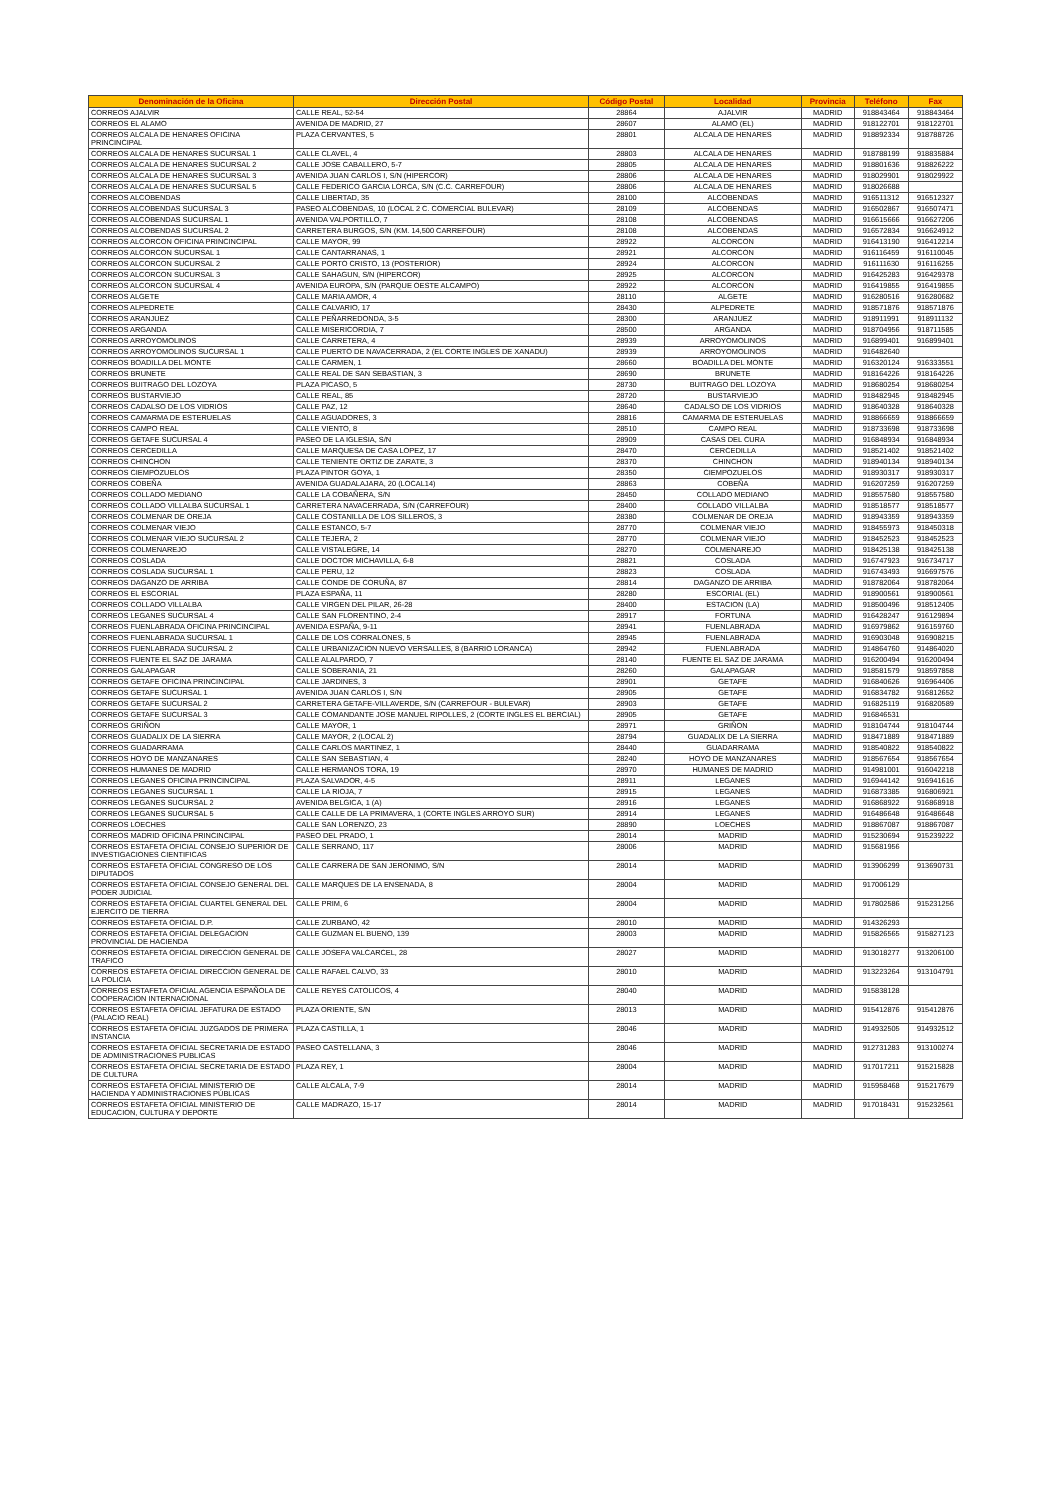| Denominación de la Oficina | Dirección Postal | Código Postal | Localidad | Provincia | Teléfono | Fax |
| --- | --- | --- | --- | --- | --- | --- |
| CORREOS AJALVIR | CALLE REAL, 52-54 | 28864 | AJALVIR | MADRID | 918843464 | 918843464 |
| CORREOS EL ALAMO | AVENIDA DE MADRID, 27 | 28607 | ALAMO (EL) | MADRID | 918122701 | 918122701 |
| CORREOS ALCALA DE HENARES OFICINA PRINCINCIPAL | PLAZA CERVANTES, 5 | 28801 | ALCALA DE HENARES | MADRID | 918892334 | 918788726 |
| CORREOS ALCALA DE HENARES SUCURSAL 1 | CALLE CLAVEL, 4 | 28803 | ALCALA DE HENARES | MADRID | 918788199 | 918835884 |
| CORREOS ALCALA DE HENARES SUCURSAL 2 | CALLE JOSE CABALLERO, 5-7 | 28805 | ALCALA DE HENARES | MADRID | 918801636 | 918826222 |
| CORREOS ALCALA DE HENARES SUCURSAL 3 | AVENIDA JUAN CARLOS I, S/N (HIPERCOR) | 28806 | ALCALA DE HENARES | MADRID | 918029901 | 918029922 |
| CORREOS ALCALA DE HENARES SUCURSAL 5 | CALLE FEDERICO GARCIA LORCA, S/N (C.C. CARREFOUR) | 28806 | ALCALA DE HENARES | MADRID | 918026688 | |
| CORREOS ALCOBENDAS | CALLE LIBERTAD, 35 | 28100 | ALCOBENDAS | MADRID | 916511312 | 916512327 |
| CORREOS ALCOBENDAS SUCURSAL 3 | PASEO ALCOBENDAS, 10 (LOCAL 2 C. COMERCIAL BULEVAR) | 28109 | ALCOBENDAS | MADRID | 916502867 | 916507471 |
| CORREOS ALCOBENDAS SUCURSAL 1 | AVENIDA VALPORTILLO, 7 | 28108 | ALCOBENDAS | MADRID | 916615666 | 916627206 |
| CORREOS ALCOBENDAS SUCURSAL 2 | CARRETERA BURGOS, S/N (KM. 14,500 CARREFOUR) | 28108 | ALCOBENDAS | MADRID | 916572834 | 916624912 |
| CORREOS ALCORCON OFICINA PRINCINCIPAL | CALLE MAYOR, 99 | 28922 | ALCORCON | MADRID | 916413190 | 916412214 |
| CORREOS ALCORCON SUCURSAL 1 | CALLE CANTARRANAS, 1 | 28921 | ALCORCON | MADRID | 916116459 | 916110045 |
| CORREOS ALCORCON SUCURSAL 2 | CALLE PORTO CRISTO, 13 (POSTERIOR) | 28924 | ALCORCON | MADRID | 916111630 | 916116255 |
| CORREOS ALCORCON SUCURSAL 3 | CALLE SAHAGUN, S/N (HIPERCOR) | 28925 | ALCORCON | MADRID | 916425283 | 916429378 |
| CORREOS ALCORCON SUCURSAL 4 | AVENIDA EUROPA, S/N (PARQUE OESTE ALCAMPO) | 28922 | ALCORCON | MADRID | 916419855 | 916419855 |
| CORREOS ALGETE | CALLE MARIA AMOR, 4 | 28110 | ALGETE | MADRID | 916280516 | 916280682 |
| CORREOS ALPEDRETE | CALLE CALVARIO, 17 | 28430 | ALPEDRETE | MADRID | 918571876 | 918571876 |
| CORREOS ARANJUEZ | CALLE PEÑARREDONDA, 3-5 | 28300 | ARANJUEZ | MADRID | 918911991 | 918911132 |
| CORREOS ARGANDA | CALLE MISERICORDIA, 7 | 28500 | ARGANDA | MADRID | 918704956 | 918711585 |
| CORREOS ARROYOMOLINOS | CALLE CARRETERA, 4 | 28939 | ARROYOMOLINOS | MADRID | 916899401 | 916899401 |
| CORREOS ARROYOMOLINOS SUCURSAL 1 | CALLE PUERTO DE NAVACERRADA, 2 (EL CORTE INGLES DE XANADU) | 28939 | ARROYOMOLINOS | MADRID | 916482640 | |
| CORREOS BOADILLA DEL MONTE | CALLE CARMEN, 1 | 28660 | BOADILLA DEL MONTE | MADRID | 916320124 | 916333551 |
| CORREOS BRUNETE | CALLE REAL DE SAN SEBASTIAN, 3 | 28690 | BRUNETE | MADRID | 918164226 | 918164226 |
| CORREOS BUITRAGO DEL LOZOYA | PLAZA PICASO, 5 | 28730 | BUITRAGO DEL LOZOYA | MADRID | 918680254 | 918680254 |
| CORREOS BUSTARVIEJO | CALLE REAL, 85 | 28720 | BUSTARVIEJO | MADRID | 918482945 | 918482945 |
| CORREOS CADALSO DE LOS VIDRIOS | CALLE PAZ, 12 | 28640 | CADALSO DE LOS VIDRIOS | MADRID | 918640328 | 918640328 |
| CORREOS CAMARMA DE ESTERUELAS | CALLE AGUADORES, 3 | 28816 | CAMARMA DE ESTERUELAS | MADRID | 918866659 | 918866659 |
| CORREOS CAMPO REAL | CALLE VIENTO, 8 | 28510 | CAMPO REAL | MADRID | 918733698 | 918733698 |
| CORREOS GETAFE SUCURSAL 4 | PASEO DE LA IGLESIA, S/N | 28909 | CASAS DEL CURA | MADRID | 916848934 | 916848934 |
| CORREOS CERCEDILLA | CALLE MARQUESA DE CASA LOPEZ, 17 | 28470 | CERCEDILLA | MADRID | 918521402 | 918521402 |
| CORREOS CHINCHON | CALLE TENIENTE ORTIZ DE ZARATE, 3 | 28370 | CHINCHON | MADRID | 918940134 | 918940134 |
| CORREOS CIEMPOZUELOS | PLAZA PINTOR GOYA, 1 | 28350 | CIEMPOZUELOS | MADRID | 918930317 | 918930317 |
| CORREOS COBEÑA | AVENIDA GUADALAJARA, 20 (LOCAL14) | 28863 | COBEÑA | MADRID | 916207259 | 916207259 |
| CORREOS COLLADO MEDIANO | CALLE LA COBAÑERA, S/N | 28450 | COLLADO MEDIANO | MADRID | 918557580 | 918557580 |
| CORREOS COLLADO VILLALBA SUCURSAL 1 | CARRETERA NAVACERRADA, S/N (CARREFOUR) | 28400 | COLLADO VILLALBA | MADRID | 918518577 | 918518577 |
| CORREOS COLMENAR DE OREJA | CALLE COSTANILLA DE LOS SILLEROS, 3 | 28380 | COLMENAR DE OREJA | MADRID | 918943359 | 918943359 |
| CORREOS COLMENAR VIEJO | CALLE ESTANCO, 5-7 | 28770 | COLMENAR VIEJO | MADRID | 918455973 | 918450318 |
| CORREOS COLMENAR VIEJO SUCURSAL 2 | CALLE TEJERA, 2 | 28770 | COLMENAR VIEJO | MADRID | 918452523 | 918452523 |
| CORREOS COLMENAREJO | CALLE VISTALEGRE, 14 | 28270 | COLMENAREJO | MADRID | 918425138 | 918425138 |
| CORREOS COSLADA | CALLE DOCTOR MICHAVILLA, 6-8 | 28821 | COSLADA | MADRID | 916747923 | 916734717 |
| CORREOS COSLADA SUCURSAL 1 | CALLE PERU, 12 | 28823 | COSLADA | MADRID | 916743493 | 916697576 |
| CORREOS DAGANZO DE ARRIBA | CALLE CONDE DE CORUÑA, 87 | 28814 | DAGANZO DE ARRIBA | MADRID | 918782064 | 918782064 |
| CORREOS EL ESCORIAL | PLAZA ESPAÑA, 11 | 28280 | ESCORIAL (EL) | MADRID | 918900561 | 918900561 |
| CORREOS COLLADO VILLALBA | CALLE VIRGEN DEL PILAR, 26-28 | 28400 | ESTACION (LA) | MADRID | 918500496 | 918512405 |
| CORREOS LEGANES SUCURSAL 4 | CALLE SAN FLORENTINO, 2-4 | 28917 | FORTUNA | MADRID | 916428247 | 916129894 |
| CORREOS FUENLABRADA OFICINA PRINCINCIPAL | AVENIDA ESPAÑA, 9-11 | 28941 | FUENLABRADA | MADRID | 916979862 | 916159760 |
| CORREOS FUENLABRADA SUCURSAL 1 | CALLE DE LOS CORRALONES, 5 | 28945 | FUENLABRADA | MADRID | 916903048 | 916908215 |
| CORREOS FUENLABRADA SUCURSAL 2 | CALLE URBANIZACION NUEVO VERSALLES, 8 (BARRIO LORANCA) | 28942 | FUENLABRADA | MADRID | 914864760 | 914864020 |
| CORREOS FUENTE EL SAZ DE JARAMA | CALLE ALALPARDO, 7 | 28140 | FUENTE EL SAZ DE JARAMA | MADRID | 916200494 | 916200494 |
| CORREOS GALAPAGAR | CALLE SOBERANIA, 21 | 28260 | GALAPAGAR | MADRID | 918581579 | 918597858 |
| CORREOS GETAFE OFICINA PRINCINCIPAL | CALLE JARDINES, 3 | 28901 | GETAFE | MADRID | 916840626 | 916964406 |
| CORREOS GETAFE SUCURSAL 1 | AVENIDA JUAN CARLOS I, S/N | 28905 | GETAFE | MADRID | 916834782 | 916812652 |
| CORREOS GETAFE SUCURSAL 2 | CARRETERA GETAFE-VILLAVERDE, S/N (CARREFOUR - BULEVAR) | 28903 | GETAFE | MADRID | 916825119 | 916820589 |
| CORREOS GETAFE SUCURSAL 3 | CALLE COMANDANTE JOSE MANUEL RIPOLLES, 2 (CORTE INGLES EL BERCIAL) | 28905 | GETAFE | MADRID | 916846531 | |
| CORREOS GRIÑON | CALLE MAYOR, 1 | 28971 | GRIÑON | MADRID | 918104744 | 918104744 |
| CORREOS GUADALIX DE LA SIERRA | CALLE MAYOR, 2 (LOCAL 2) | 28794 | GUADALIX DE LA SIERRA | MADRID | 918471889 | 918471889 |
| CORREOS GUADARRAMA | CALLE CARLOS MARTINEZ, 1 | 28440 | GUADARRAMA | MADRID | 918540822 | 918540822 |
| CORREOS HOYO DE MANZANARES | CALLE SAN SEBASTIAN, 4 | 28240 | HOYO DE MANZANARES | MADRID | 918567654 | 918567654 |
| CORREOS HUMANES DE MADRID | CALLE HERMANOS TORA, 19 | 28970 | HUMANES DE MADRID | MADRID | 914981001 | 916042218 |
| CORREOS LEGANES OFICINA PRINCINCIPAL | PLAZA SALVADOR, 4-5 | 28911 | LEGANES | MADRID | 916944142 | 916941616 |
| CORREOS LEGANES SUCURSAL 1 | CALLE LA RIOJA, 7 | 28915 | LEGANES | MADRID | 916873385 | 916806921 |
| CORREOS LEGANES SUCURSAL 2 | AVENIDA BELGICA, 1 (A) | 28916 | LEGANES | MADRID | 916868922 | 916868918 |
| CORREOS LEGANES SUCURSAL 5 | CALLE CALLE DE LA PRIMAVERA, 1 (CORTE INGLES ARROYO SUR) | 28914 | LEGANES | MADRID | 916486648 | 916486648 |
| CORREOS LOECHES | CALLE SAN LORENZO, 23 | 28890 | LOECHES | MADRID | 918867087 | 918867087 |
| CORREOS MADRID OFICINA PRINCINCIPAL | PASEO DEL PRADO, 1 | 28014 | MADRID | MADRID | 915230694 | 915239222 |
| CORREOS ESTAFETA OFICIAL CONSEJO SUPERIOR DE INVESTIGACIONES CIENTIFICAS | CALLE SERRANO, 117 | 28006 | MADRID | MADRID | 915681956 | |
| CORREOS ESTAFETA OFICIAL CONGRESO DE LOS DIPUTADOS | CALLE CARRERA DE SAN JERONIMO, S/N | 28014 | MADRID | MADRID | 913906299 | 913690731 |
| CORREOS ESTAFETA OFICIAL CONSEJO GENERAL DEL PODER JUDICIAL | CALLE MARQUES DE LA ENSENADA, 8 | 28004 | MADRID | MADRID | 917006129 | |
| CORREOS ESTAFETA OFICIAL CUARTEL GENERAL DEL EJERCITO DE TIERRA | CALLE PRIM, 6 | 28004 | MADRID | MADRID | 917802586 | 915231256 |
| CORREOS ESTAFETA OFICIAL D.P. | CALLE ZURBANO, 42 | 28010 | MADRID | MADRID | 914326293 | |
| CORREOS ESTAFETA OFICIAL DELEGACION PROVINCIAL DE HACIENDA | CALLE GUZMAN EL BUENO, 139 | 28003 | MADRID | MADRID | 915826565 | 915827123 |
| CORREOS ESTAFETA OFICIAL DIRECCION GENERAL DE TRAFICO | CALLE JOSEFA VALCARCEL, 28 | 28027 | MADRID | MADRID | 913018277 | 913206100 |
| CORREOS ESTAFETA OFICIAL DIRECCION GENERAL DE LA POLICIA | CALLE RAFAEL CALVO, 33 | 28010 | MADRID | MADRID | 913223264 | 913104791 |
| CORREOS ESTAFETA OFICIAL AGENCIA ESPAÑOLA DE COOPERACION INTERNACIONAL | CALLE REYES CATOLICOS, 4 | 28040 | MADRID | MADRID | 915838128 | |
| CORREOS ESTAFETA OFICIAL JEFATURA DE ESTADO (PALACIO REAL) | PLAZA ORIENTE, S/N | 28013 | MADRID | MADRID | 915412876 | 915412876 |
| CORREOS ESTAFETA OFICIAL JUZGADOS DE PRIMERA INSTANCIA | PLAZA CASTILLA, 1 | 28046 | MADRID | MADRID | 914932505 | 914932512 |
| CORREOS ESTAFETA OFICIAL SECRETARIA DE ESTADO DE ADMINISTRACIONES PUBLICAS | PASEO CASTELLANA, 3 | 28046 | MADRID | MADRID | 912731283 | 913100274 |
| CORREOS ESTAFETA OFICIAL SECRETARIA DE ESTADO DE CULTURA | PLAZA REY, 1 | 28004 | MADRID | MADRID | 917017211 | 915215828 |
| CORREOS ESTAFETA OFICIAL MINISTERIO DE HACIENDA Y ADMINISTRACIONES PÚBLICAS | CALLE ALCALA, 7-9 | 28014 | MADRID | MADRID | 915958468 | 915217679 |
| CORREOS ESTAFETA OFICIAL MINISTERIO DE EDUCACION, CULTURA Y DEPORTE | CALLE MADRAZO, 15-17 | 28014 | MADRID | MADRID | 917018431 | 915232561 |